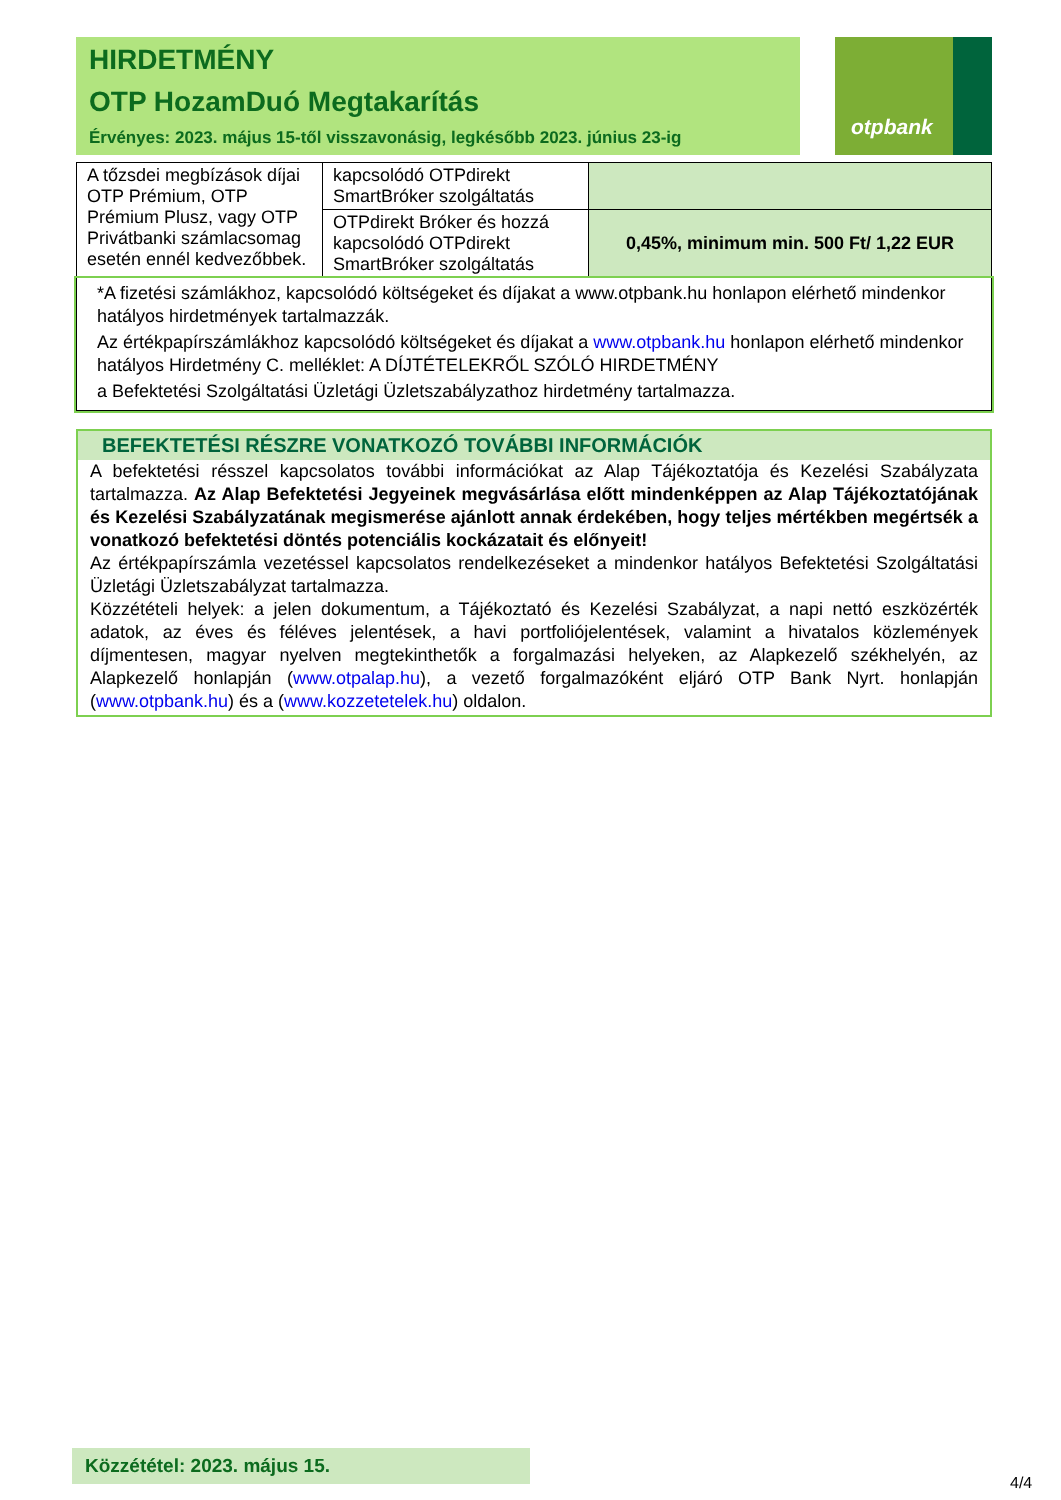HIRDETMÉNY
OTP HozamDuó Megtakarítás
Érvényes: 2023. május 15-től visszavonásig, legkésőbb 2023. június 23-ig
otpbank
| A tőzsdei megbízások díjai OTP Prémium, OTP Prémium Plusz, vagy OTP Privátbanki számlacsomag esetén ennél kedvezőbbek. | kapcsolódó OTPdirekt SmartBróker szolgáltatás | |
| | OTPdirekt Bróker és hozzá kapcsolódó OTPdirekt SmartBróker szolgáltatás | 0,45%, minimum min. 500 Ft/ 1,22 EUR |
*A fizetési számlákhoz, kapcsolódó költségeket és díjakat a www.otpbank.hu honlapon elérhető mindenkor hatályos hirdetmények tartalmazzák.
Az értékpapírszámlákhoz kapcsolódó költségeket és díjakat a www.otpbank.hu honlapon elérhető mindenkor hatályos Hirdetmény C. melléklet: A DÍJTÉTELEKRŐL SZÓLÓ HIRDETMÉNY
a Befektetési Szolgáltatási Üzletági Üzletszabályzathoz hirdetmény tartalmazza.
BEFEKTETÉSI RÉSZRE VONATKOZÓ TOVÁBBI INFORMÁCIÓK
A befektetési résszel kapcsolatos további információkat az Alap Tájékoztatója és Kezelési Szabályzata tartalmazza. Az Alap Befektetési Jegyeinek megvásárlása előtt mindenképpen az Alap Tájékoztatójának és Kezelési Szabályzatának megismerése ajánlott annak érdekében, hogy teljes mértékben megértsék a vonatkozó befektetési döntés potenciális kockázatait és előnyeit!
Az értékpapírszámla vezetéssel kapcsolatos rendelkezéseket a mindenkor hatályos Befektetési Szolgáltatási Üzletági Üzletszabályzat tartalmazza.
Közzétételi helyek: a jelen dokumentum, a Tájékoztató és Kezelési Szabályzat, a napi nettó eszközérték adatok, az éves és féléves jelentések, a havi portfoliójelentések, valamint a hivatalos közlemények díjmentesen, magyar nyelven megtekinthetők a forgalmazási helyeken, az Alapkezelő székhelyén, az Alapkezelő honlapján (www.otpalap.hu), a vezető forgalmazóként eljáró OTP Bank Nyrt. honlapján (www.otpbank.hu) és a (www.kozzetetelek.hu) oldalon.
Közzététel: 2023. május 15.
4/4